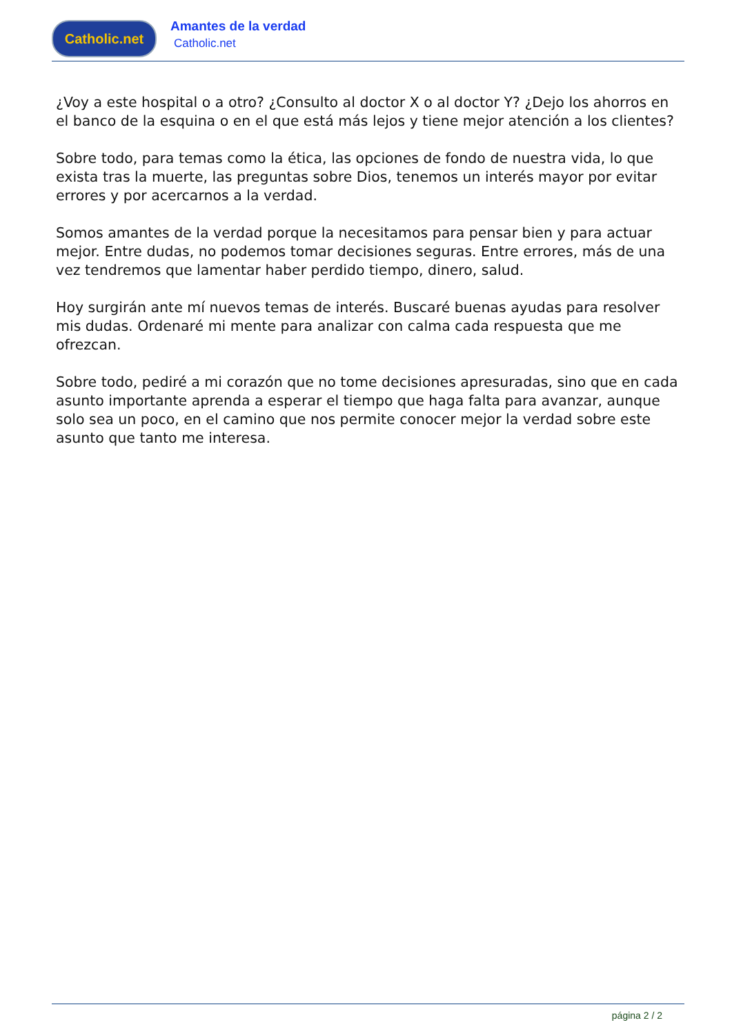Catholic.net
Amantes de la verdad
Catholic.net
¿Voy a este hospital o a otro? ¿Consulto al doctor X o al doctor Y? ¿Dejo los ahorros en el banco de la esquina o en el que está más lejos y tiene mejor atención a los clientes?
Sobre todo, para temas como la ética, las opciones de fondo de nuestra vida, lo que exista tras la muerte, las preguntas sobre Dios, tenemos un interés mayor por evitar errores y por acercarnos a la verdad.
Somos amantes de la verdad porque la necesitamos para pensar bien y para actuar mejor. Entre dudas, no podemos tomar decisiones seguras. Entre errores, más de una vez tendremos que lamentar haber perdido tiempo, dinero, salud.
Hoy surgirán ante mí nuevos temas de interés. Buscaré buenas ayudas para resolver mis dudas. Ordenaré mi mente para analizar con calma cada respuesta que me ofrezcan.
Sobre todo, pediré a mi corazón que no tome decisiones apresuradas, sino que en cada asunto importante aprenda a esperar el tiempo que haga falta para avanzar, aunque solo sea un poco, en el camino que nos permite conocer mejor la verdad sobre este asunto que tanto me interesa.
página 2 / 2